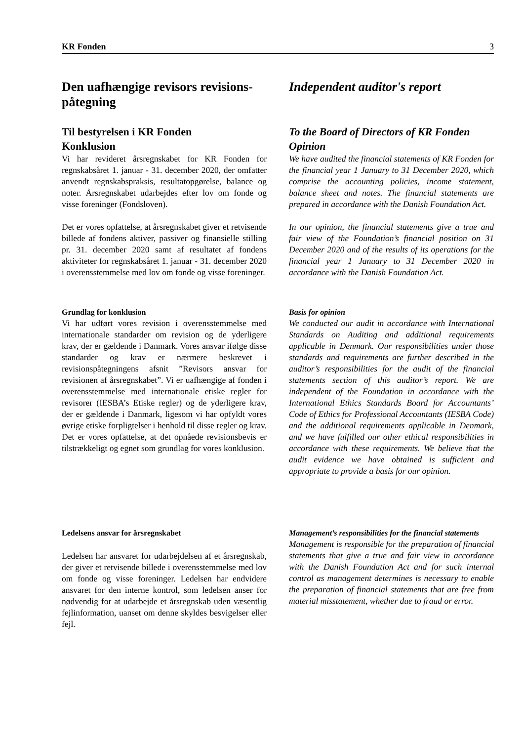KR Fonden 3
Den uafhængige revisors revisions-påtegning
Til bestyrelsen i KR Fonden
Konklusion
Vi har revideret årsregnskabet for KR Fonden for regnskabsåret 1. januar - 31. december 2020, der omfatter anvendt regnskabspraksis, resultatopgørelse, balance og noter. Årsregnskabet udarbejdes efter lov om fonde og visse foreninger (Fondsloven).
Det er vores opfattelse, at årsregnskabet giver et retvisende billede af fondens aktiver, passiver og finansielle stilling pr. 31. december 2020 samt af resultatet af fondens aktiviteter for regnskabsåret 1. januar - 31. december 2020 i overensstemmelse med lov om fonde og visse foreninger.
Grundlag for konklusion
Vi har udført vores revision i overensstemmelse med internationale standarder om revision og de yderligere krav, der er gældende i Danmark. Vores ansvar ifølge disse standarder og krav er nærmere beskrevet i revisionspåtegningens afsnit ”Revisors ansvar for revisionen af årsregnskabet”. Vi er uafhængige af fonden i overensstemmelse med internationale etiske regler for revisorer (IESBA’s Etiske regler) og de yderligere krav, der er gældende i Danmark, ligesom vi har opfyldt vores øvrige etiske forpligtelser i henhold til disse regler og krav. Det er vores opfattelse, at det opnåede revisionsbevis er tilstrækkeligt og egnet som grundlag for vores konklusion.
Ledelsens ansvar for årsregnskabet
Ledelsen har ansvaret for udarbejdelsen af et årsregnskab, der giver et retvisende billede i overensstemmelse med lov om fonde og visse foreninger. Ledelsen har endvidere ansvaret for den interne kontrol, som ledelsen anser for nødvendig for at udarbejde et årsregnskab uden væsentlig fejlinformation, uanset om denne skyldes besvigelser eller fejl.
Independent auditor's report
To the Board of Directors of KR Fonden
Opinion
We have audited the financial statements of KR Fonden for the financial year 1 January to 31 December 2020, which comprise the accounting policies, income statement, balance sheet and notes. The financial statements are prepared in accordance with the Danish Foundation Act.
In our opinion, the financial statements give a true and fair view of the Foundation’s financial position on 31 December 2020 and of the results of its operations for the financial year 1 January to 31 December 2020 in accordance with the Danish Foundation Act.
Basis for opinion
We conducted our audit in accordance with International Standards on Auditing and additional requirements applicable in Denmark. Our responsibilities under those standards and requirements are further described in the auditor’s responsibilities for the audit of the financial statements section of this auditor’s report. We are independent of the Foundation in accordance with the International Ethics Standards Board for Accountants’ Code of Ethics for Professional Accountants (IESBA Code) and the additional requirements applicable in Denmark, and we have fulfilled our other ethical responsibilities in accordance with these requirements. We believe that the audit evidence we have obtained is sufficient and appropriate to provide a basis for our opinion.
Management’s responsibilities for the financial statements
Management is responsible for the preparation of financial statements that give a true and fair view in accordance with the Danish Foundation Act and for such internal control as management determines is necessary to enable the preparation of financial statements that are free from material misstatement, whether due to fraud or error.